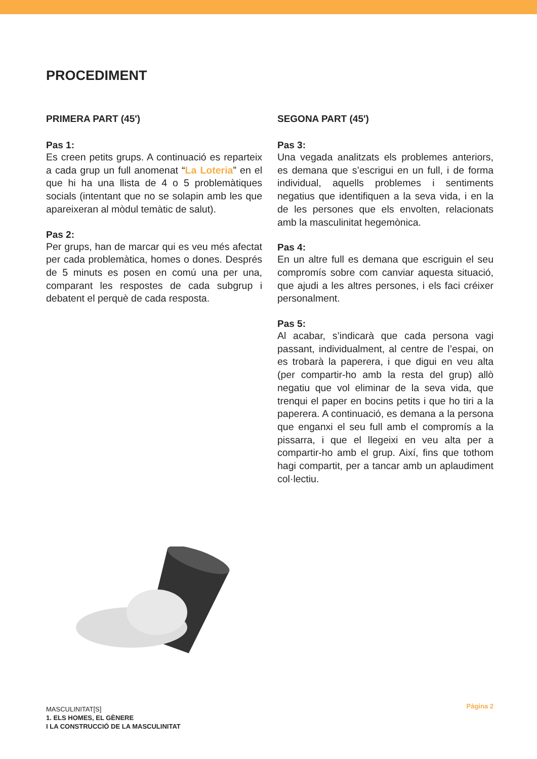PROCEDIMENT
PRIMERA PART (45')
Pas 1:
Es creen petits grups. A continuació es reparteix a cada grup un full anomenat “La Loteria” en el que hi ha una llista de 4 o 5 problemàtiques socials (intentant que no se solapin amb les que apareixeran al mòdul temàtic de salut).
Pas 2:
Per grups, han de marcar qui es veu més afectat per cada problemàtica, homes o dones. Després de 5 minuts es posen en comú una per una, comparant les respostes de cada subgrup i debatent el perquè de cada resposta.
SEGONA PART (45')
Pas 3:
Una vegada analitzats els problemes anteriors, es demana que s’escrigui en un full, i de forma individual, aquells problemes i sentiments negatius que identifiquen a la seva vida, i en la de les persones que els envolten, relacionats amb la masculinitat hegemònica.
Pas 4:
En un altre full es demana que escriguin el seu compromís sobre com canviar aquesta situació, que ajudi a les altres persones, i els faci créixer personalment.
Pas 5:
Al acabar, s’indicarà que cada persona vagi passant, individualment, al centre de l’espai, on es trobarà la paperera, i que digui en veu alta (per compartir-ho amb la resta del grup) allò negatiu que vol eliminar de la seva vida, que trenqui el paper en bocins petits i que ho tiri a la paperera. A continuació, es demana a la persona que enganxi el seu full amb el compromís a la pissarra, i que el llegeixi en veu alta per a compartir-ho amb el grup. Així, fins que tothom hagi compartit, per a tancar amb un aplaudiment col·lectiu.
MASCULINITAT[S]
1. ELS HOMES, EL GÈNERE
I LA CONSTRUCCIÓ DE LA MASCULINITAT
Pàgina 2